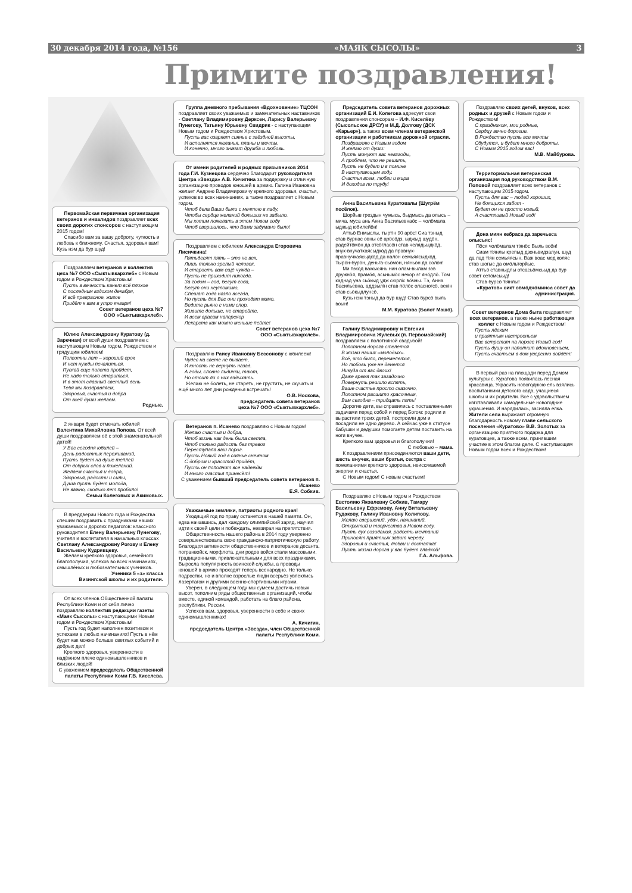30 декабря 2014 года, №156 «МАЯК СЫСОЛЫ» 3
Примите поздравления!
Первомайская первичная организация ветеранов и инвалидов поздравляет всех своих дорогих спонсоров с наступающим 2015 годом!
Спасибо вам за вашу доброту, чуткость и любовь к ближнему. Счастья, здоровья вам! Кузь нэм да бур шуд!
Поздравляем ветеранов и коллектив цеха №7 ООО «Сыктывкархлеб» с Новым годом и Рождеством Христовым!
Пусть в вечность канет всё плохое
С последним вздохом декабря,
И всё прекрасное, живое
Придёт к вам в утро января!
Совет ветеранов цеха №7
ООО «Сыктывкархлеб».
Юлию Александровну Куратову (д. Заречная) от всей души поздравляем с наступающим Новым годом, Рождеством и грядущим юбилеем!
Полсотни лет – хороший срок
И нет нужды печалиться.
Пускай еще полста пройдет,
Не надо только стариться.
И в этот славный светлый день
Тебя мы поздравляем,
Здоровья, счастья и добра
От всей души желаем.
Родные.
2 января будет отмечать юбилей Валентина Михайловна Попова. От всей души поздравляем её с этой знаменательной датой!
У Вас сегодня юбилей –
День радостных переживаний,
Пусть будет на душе теплей
От добрых слов и пожеланий.
Желаем счастья и добра,
Здоровья, радости и силы,
Душа пусть будет молода,
Не важно, сколько лет пробило!
Семьи Колеговых и Акимовых.
В преддверии Нового года и Рождества спешим поздравить с праздниками наших уважаемых и дорогих педагогов: классного руководителя Елену Валерьевну Пунегову, учителя и воспитателя в начальных классах Светлану Александровну Рогову и Елену Васильевну Кудрявцеву.
Желаем крепкого здоровья, семейного благополучия, успехов во всех начинаниях, смышлёных и любознательных учеников.
Ученики 5 «з» класса
Визингской школы и их родители.
От всех членов Общественной палаты Республики Коми и от себя лично поздравляю коллектив редакции газеты «Маяк Сысолы» с наступающими Новым годом и Рождеством Христовым!
Пусть год будет наполнен позитивом и успехами в любых начинаниях! Пусть в нём будет как можно больше светлых событий и добрых дел!
Крепкого здоровья, уверенности в надёжном плече единомышленников и близких людей!
С уважением председатель Общественной палаты Республики Коми Г.В. Киселева.
Группа дневного пребывания «Вдохновение» ТЦСОН поздравляет своих уважаемых и замечательных наставников - Светлану Владимировну Дерксен, Ларису Валерьевну Пунегову, Татьяну Юрьевну Свидрик - с наступающим Новым годом и Рождеством Христовым.
Пусть вас озаряет сиянье с звёздной высоты,
И исполнятся желанья, планы и мечты,
И конечно, много значат дружба и любовь.
От имени родителей и родных призывников 2014 года Г.И. Кузнецова сердечно благодарит руководителя Центра «Звезда» А.В. Кичигина за поддержку и отличную организацию проводов юношей в армию. Галина Ивановна желает Андрею Владимировичу крепкого здоровья, счастья, успехов во всех начинаниях, а также поздравляет с Новым годом.
Чтоб дела Ваши были с мечтою в ладу,
Чтобы сердце желаний больших не забыло.
Мы хотим пожелать в этом Новом году
Чтоб свершилось, что Вами задумано было!
Поздравляем с юбилеем Александра Егоровича Лисичкина!
Пятьдесят пять – это не век,
Лишь только зрелый человек,
И старость вам ещё чужда –
Пусть не приходит никогда.
За годом – год, бегут года,
Бегут они неутомимо,
Спешат года назло всегда,
Но пусть для Вас они проходят мимо.
Ведите рьяно с ними спор,
Живите дольше, не старейте.
И всем врагам наперекор
Лекарств как можно меньше пейте!
Совет ветеранов цеха №7
ООО «Сыктывкархлеб».
Поздравляю Раису Ивановну Бессонову с юбилеем!
Чудес на свете не бывает,
И юность не вернуть назад.
А годы, словно льдинки, тают,
Но стоит ли о них вздыхать.
Желаю не болеть, не стареть, не грустить, не скучать и ещё много лет дни рожденья встречать!
О.В. Носкова,
председатель совета ветеранов
цеха №7 ООО «Сыктывкархлеб».
Ветеранов п. Исанево поздравляю с Новым годом!
Желаю счастья и добра,
Чтоб жизнь как день была светла,
Чтоб только радость без тревог
Переступала ваш порог.
Пусть Новый год в сиянье снежном
С добром и красотой придёт,
Пусть он пополнит все надежды
И много счастья принесёт!
С уважением бывший председатель совета ветеранов п. Исанево
Е.Я. Собкив.
Уважаемые земляки, патриоты родного края!
Уходящий год по праву останется в нашей памяти. Он, едва начавшись, дал каждому олимпийский заряд, научил идти к своей цели и побеждать, невзирая на препятствия.
Общественность нашего района в 2014 году уверенно совершенствовала свою гражданско-патриотическую работу. Благодаря активности общественников и ветеранов десанта, погранвойск, морфлота, дни родов войск стали массовыми, традиционными, привлекательными для всех праздниками. Выросла популярность воинской службы, а проводы юношей в армию проходят теперь всенародно. Не только подростки, но и вполне взрослые люди всерьёз увлеклись лазертагом и другими военно-спортивными играми.
Уверен, в следующем году мы сумеем достичь новых высот, пополним ряды общественных организаций, чтобы вместе, единой командой, работать на благо района, республики, России.
Успехов вам, здоровья, уверенности в себе и своих единомышленниках!
А. Кичигин,
председатель Центра «Звезда», член Общественной палаты Республики Коми.
Председатель совета ветеранов дорожных организаций Е.И. Колегова адресует свои поздравления спонсорам – И.Ф. Киселёву (Сысольское ДРСУ) и М.Д. Долгову (ДСК «Карьер»), а также всем членам ветеранской организации и работникам дорожной отрасли.
Поздравляю с Новым годом
И желаю от души:
Пусть минуют вас невзгоды,
А проблем, что не решить,
Пусть не будет и в помине
В наступающем году.
Счастья всем, любви и мира
И доходов по труду!
Анна Васильевна Куратовалы (Шугрём посёлок).
Шорйыв грездын чужысь, быдмысь да олысь – мича, муса ань Анна Васильевнаöс – чолöмала ыджыд юбилейöн!
Аттьö Енмыслы, тыртiн 90 арöс! Сиа тэныд став бурнас овны сё арöсöдз, ыджыд шудöн, радейтöмöн да отсöгласöн став челядьыдкöд, внук-внучаткаясыдкöд да правнук-правнучкаясыдкöд да налöн семьяясыдкöд. Тырöн-бурöн, деньга-сьöмöн, няньöн да солöн!
Ми тэкöд важысянь нин олам-вылам зэв дружнöя, прамöя, асьнымöс некор эг янöдлö. Том каднад уна сьöкыд удж сюрлiс вöчны. Тэ, Анна Васильевна, аддзылiн став пöлöс оласногсö, венiн став сьöкыдлунсö.
Кузь нэм тэныд да бур шуд! Став бурсö выль воын!
М.М. Куратова (Болот Машö).
Галину Владимировну и Евгения Владимировича Жулевых (п. Первомайский) поздравляем с полотняной свадьбой!
Полотном дорога стелется
В жизни наших «молодых».
Всё, что было, перемелется,
Но любовь уже не денется
Никуда от вас двоих!
Даже время так загадочно
Повернуть решило вспять,
Ваше счастье просто сказочно,
Полотном расшито красочным,
Вам сегодня – тридцать пять!
Дорогие дети, вы справились с поставленными задачами перед собой и перед Богом: родили и вырастили троих детей, построили дом и посадили не одно дерево. А сейчас уже в статусе бабушки и дедушки помогаете детям поставить на ноги внучек.
Крепкого вам здоровья и благополучия!
С любовью – мама.
К поздравлениям присоединяются ваши дети, шесть внучек, ваши братья, сестра с пожеланиями крепкого здоровья, неиссякаемой энергии и счастья.
С Новым годом! С новым счастьем!
Поздравляю с Новым годом и Рождеством Евстолию Яковлевну Собкив, Тамару Васильевну Ефремову, Анну Витальевну Рудакову, Галину Ивановну Колипову.
Желаю свершений, удач, начинаний,
Открытий и творчества в Новом году.
Пусть дух созидания, радость мечтаний
Приносят приятных забот череду.
Здоровья и счастья, любви и достатка!
Пусть жизни дорога у вас будет гладкой!
Г.А. Альфова.
Поздравляю своих детей, внуков, всех родных и друзей с Новым годом и Рождеством!
С праздником, мои родные,
Сердцу вечно дорогие.
В Рождество пусть все мечты
Сбудутся, и будет много доброты.
С Новым 2015 годом вас!
М.В. Майбурова.
Территориальная ветеранская организация под руководством В.М. Поповой поздравляет всех ветеранов с наступающим 2015 годом.
Пусть для вас – людей хороших,
Не боящихся забот -
Будет он не просто новый,
А счастливый Новый год!
Дона миян кебраса да заречьеса олысьяс!
Пöся чолöмалам тiянöс Выль воöн!
Сиам тiянлы крепыд дзоньвидзалун, шуд да лад тiян семьяясын. Важ воас мед коляс став шогыс да омöльторйыс.
Аттьö ставныдлы отсасьöмсьыд да бур сöвет сетöмсьыд!
Став бурсö тiянлы!
«Куратов» сикт овмöдчöминса сöвет да администрация.
Совет ветеранов Дома быта поздравляет всех ветеранов, а также ныне работающих коллег с Новым годом и Рождеством!
Пусть лёгким
и приятным настроеньем
Вас встретит на пороге Новый год!
Пусть душу он наполнит вдохновеньем,
Пусть счастьем в дом уверенно войдёт!
В первый раз на площади перед Домом культуры с. Куратова появилась лесная красавица. Украсить новогоднюю ель взялись воспитанники детского сада, учащиеся школы и их родители. Все с удовольствием изготавливали самодельные новогодние украшения. И нарядилась, засияла елка. Жители села выражают огромную благодарность новому главе сельского поселения «Куратово» В.В. Золотых за организацию приятного подарка для куратовцев, а также всем, принявшим участие в этом благом деле. С наступающим Новым годом всех и Рождеством!